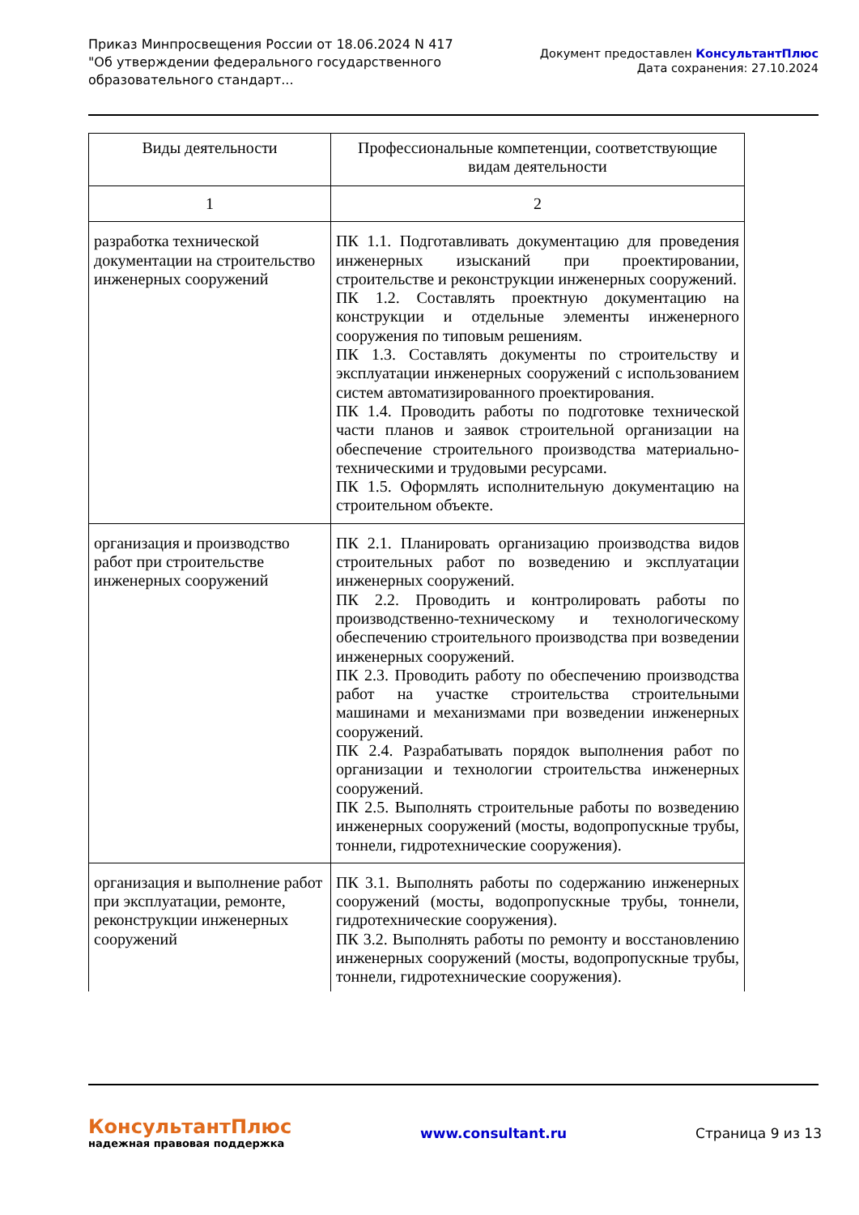Приказ Минпросвещения России от 18.06.2024 N 417
"Об утверждении федерального государственного
образовательного стандарт...
Документ предоставлен КонсультантПлюс
Дата сохранения: 27.10.2024
| Виды деятельности | Профессиональные компетенции, соответствующие видам деятельности |
| --- | --- |
| 1 | 2 |
| разработка технической документации на строительство инженерных сооружений | ПК 1.1. Подготавливать документацию для проведения инженерных изысканий при проектировании, строительстве и реконструкции инженерных сооружений. ПК 1.2. Составлять проектную документацию на конструкции и отдельные элементы инженерного сооружения по типовым решениям. ПК 1.3. Составлять документы по строительству и эксплуатации инженерных сооружений с использованием систем автоматизированного проектирования. ПК 1.4. Проводить работы по подготовке технической части планов и заявок строительной организации на обеспечение строительного производства материально-техническими и трудовыми ресурсами. ПК 1.5. Оформлять исполнительную документацию на строительном объекте. |
| организация и производство работ при строительстве инженерных сооружений | ПК 2.1. Планировать организацию производства видов строительных работ по возведению и эксплуатации инженерных сооружений. ПК 2.2. Проводить и контролировать работы по производственно-техническому и технологическому обеспечению строительного производства при возведении инженерных сооружений. ПК 2.3. Проводить работу по обеспечению производства работ на участке строительства строительными машинами и механизмами при возведении инженерных сооружений. ПК 2.4. Разрабатывать порядок выполнения работ по организации и технологии строительства инженерных сооружений. ПК 2.5. Выполнять строительные работы по возведению инженерных сооружений (мосты, водопропускные трубы, тоннели, гидротехнические сооружения). |
| организация и выполнение работ при эксплуатации, ремонте, реконструкции инженерных сооружений | ПК 3.1. Выполнять работы по содержанию инженерных сооружений (мосты, водопропускные трубы, тоннели, гидротехнические сооружения). ПК 3.2. Выполнять работы по ремонту и восстановлению инженерных сооружений (мосты, водопропускные трубы, тоннели, гидротехнические сооружения). |
КонсультантПлюс
надежная правовая поддержка
www.consultant.ru Страница 9 из 13